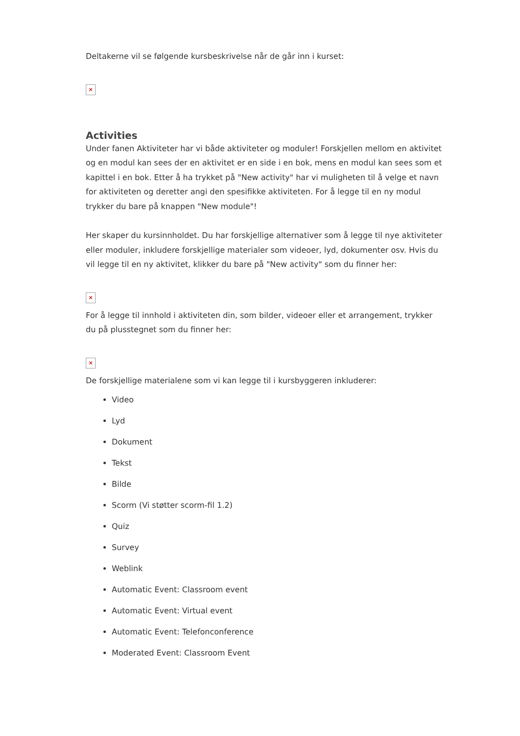Deltakerne vil se følgende kursbeskrivelse når de går inn i kurset:
×
Activities
Under fanen Aktiviteter har vi både aktiviteter og moduler! Forskjellen mellom en aktivitet og en modul kan sees der en aktivitet er en side i en bok, mens en modul kan sees som et kapittel i en bok. Etter å ha trykket på "New activity" har vi muligheten til å velge et navn for aktiviteten og deretter angi den spesifikke aktiviteten. For å legge til en ny modul trykker du bare på knappen "New module"!
Her skaper du kursinnholdet. Du har forskjellige alternativer som å legge til nye aktiviteter eller moduler, inkludere forskjellige materialer som videoer, lyd, dokumenter osv. Hvis du vil legge til en ny aktivitet, klikker du bare på "New activity" som du finner her:
×
For å legge til innhold i aktiviteten din, som bilder, videoer eller et arrangement, trykker du på plusstegnet som du finner her:
×
De forskjellige materialene som vi kan legge til i kursbyggeren inkluderer:
Video
Lyd
Dokument
Tekst
Bilde
Scorm (Vi støtter scorm-fil 1.2)
Quiz
Survey
Weblink
Automatic Event: Classroom event
Automatic Event: Virtual event
Automatic Event: Telefonconference
Moderated Event: Classroom Event